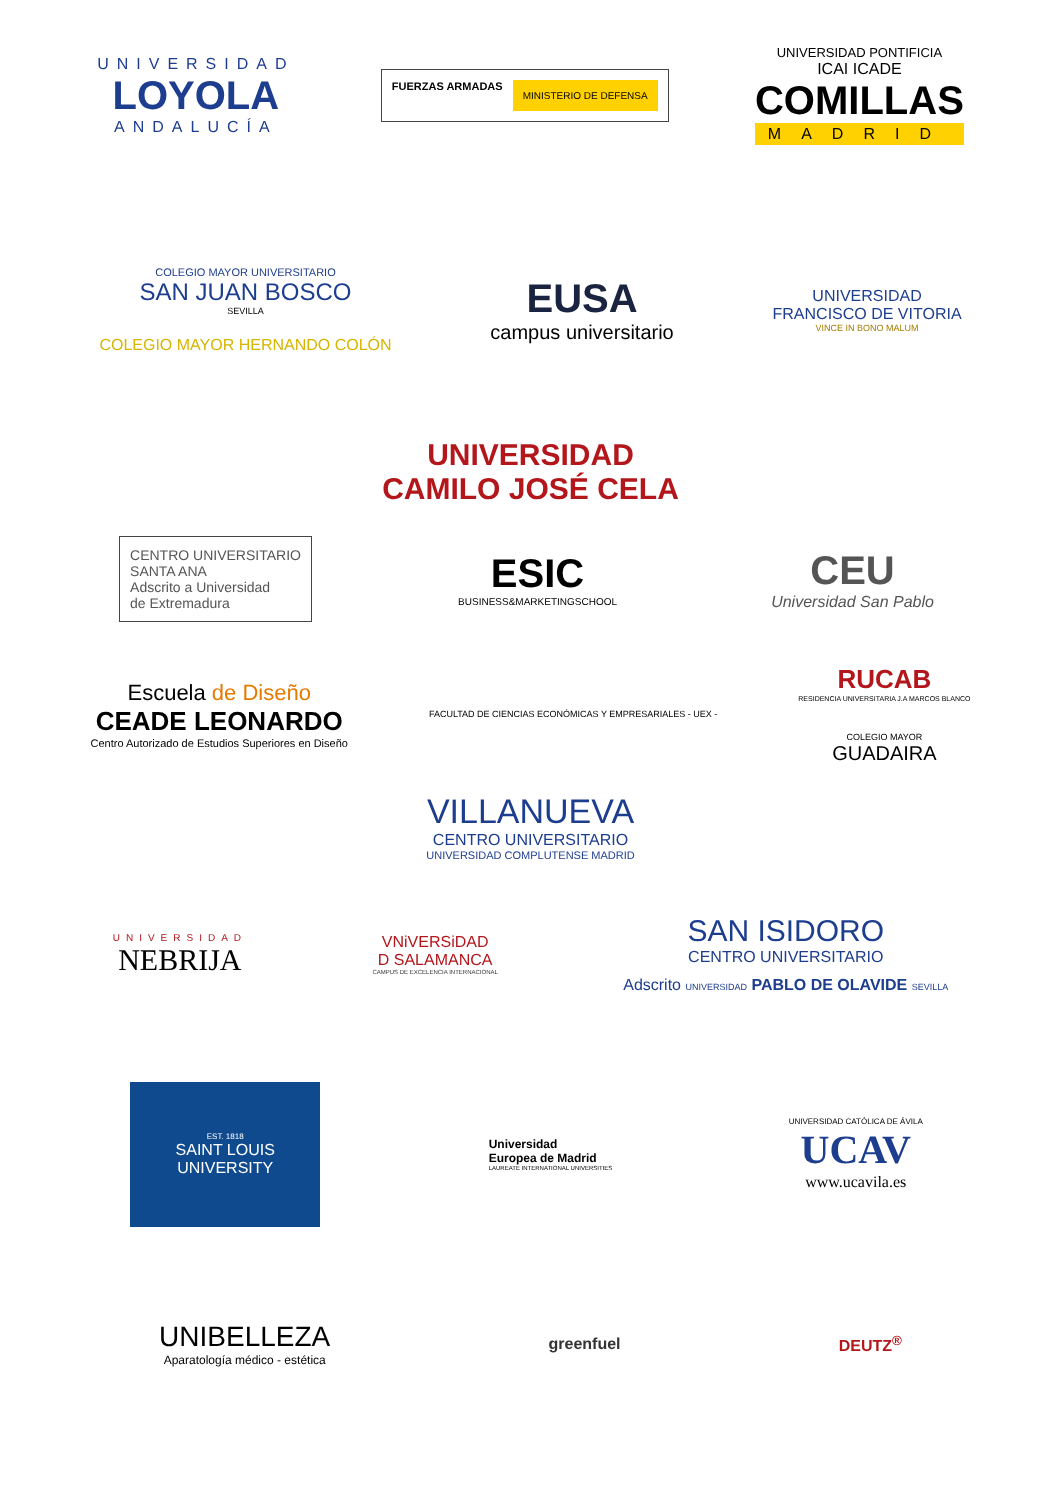UNIVERSIDAD
LOYOLA
ANDALUCÍA
FUERZAS ARMADAS
MINISTERIO DE DEFENSA
UNIVERSIDAD PONTIFICIA
ICAI ICADE
COMILLAS
MADRID
COLEGIO MAYOR UNIVERSITARIO
SAN JUAN BOSCO
SEVILLA
COLEGIO MAYOR HERNANDO COLÓN
EUSA
campus universitario
UNIVERSIDAD
FRANCISCO DE VITORIA
VINCE IN BONO MALUM
UNIVERSIDAD
CAMILO JOSÉ CELA
CENTRO UNIVERSITARIO
SANTA ANA
Adscrito a Universidad
de Extremadura
ESIC
BUSINESS&MARKETINGSCHOOL
CEU
Universidad San Pablo
Escuela de Diseño
CEADE LEONARDO
Centro Autorizado de Estudios Superiores en Diseño
FACULTAD DE CIENCIAS ECONÓMICAS Y EMPRESARIALES - UEX -
RUCAB
RESIDENCIA UNIVERSITARIA J.A MARCOS BLANCO
COLEGIO MAYOR
GUADAIRA
VILLANUEVA
CENTRO UNIVERSITARIO
UNIVERSIDAD COMPLUTENSE MADRID
UNIVERSIDAD
NEBRIJA
VNiVERSiDAD
D SALAMANCA
CAMPUS DE EXCELENCIA INTERNACIONAL
SAN ISIDORO
CENTRO UNIVERSITARIO
Adscrito UNIVERSIDAD PABLO DE OLAVIDE SEVILLA
EST. 1818
SAINT LOUIS
UNIVERSITY
Universidad
Europea de Madrid
LAUREATE INTERNATIONAL UNIVERSITIES
UNIVERSIDAD CATÓLICA DE ÁVILA
UCAV
www.ucavila.es
UNIBELLEZA
Aparatología médico - estética
greenfuel DEUTZ<sup>®</sup>